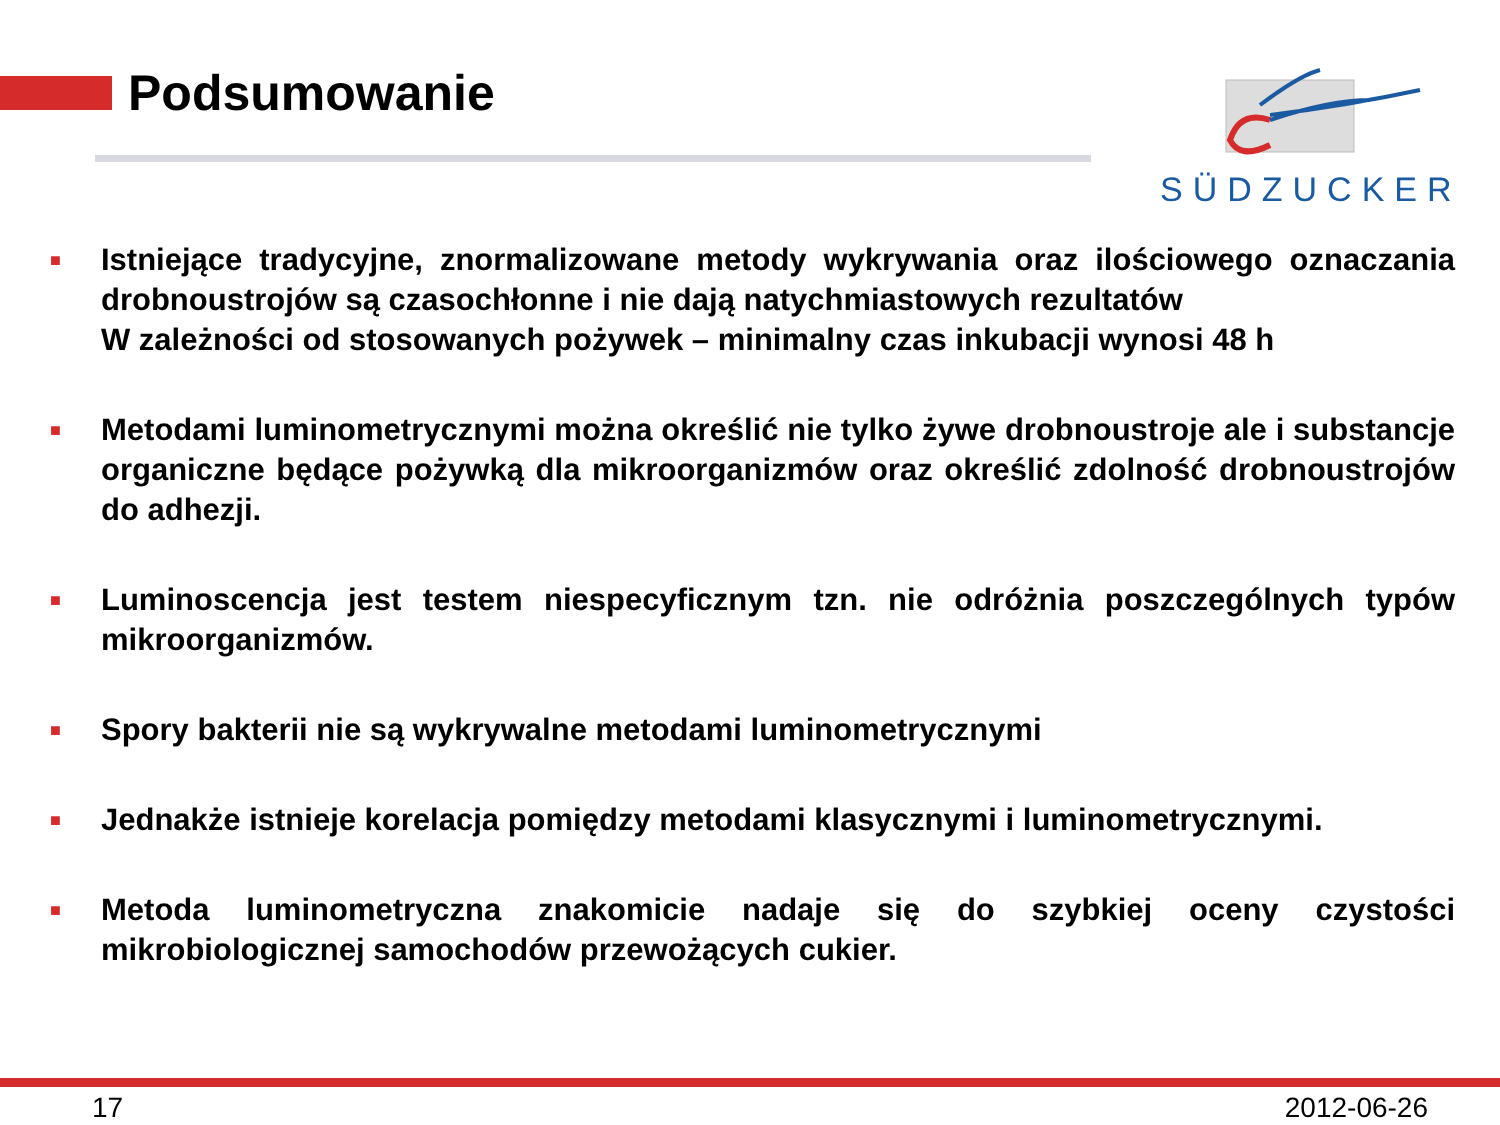Podsumowanie
SÜDZUCKER
■ Istniejące tradycyjne, znormalizowane metody wykrywania oraz ilościowego oznaczania drobnoustrojów są czasochłonne i nie dają natychmiastowych rezultatów
W zależności od stosowanych pożywek – minimalny czas inkubacji wynosi 48 h
■ Metodami luminometrycznymi można określić nie tylko żywe drobnoustroje ale i substancje organiczne będące pożywką dla mikroorganizmów oraz określić zdolność drobnoustrojów do adhezji.
■ Luminoscencja jest testem niespecyficznym tzn. nie odróżnia poszczególnych typów mikroorganizmów.
■ Spory bakterii nie są wykrywalne metodami luminometrycznymi
■ Jednakże istnieje korelacja pomiędzy metodami klasycznymi i luminometrycznymi.
■ Metoda luminometryczna znakomicie nadaje się do szybkiej oceny czystości mikrobiologicznej samochodów przewożących cukier.
17 2012-06-26